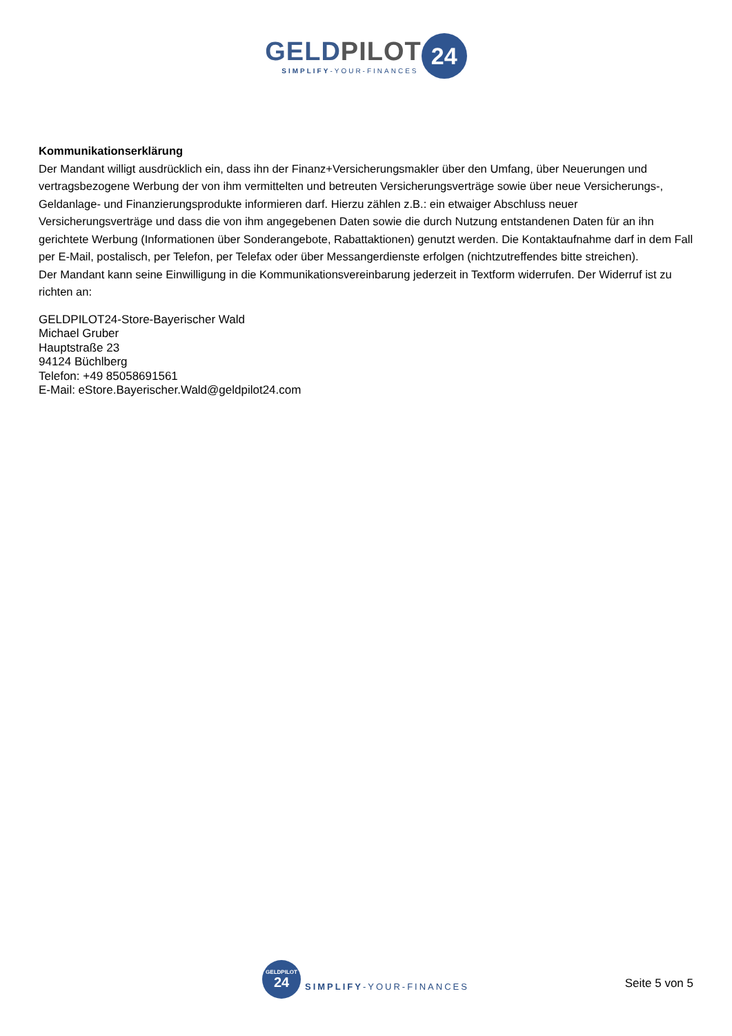GELDPILOT
SIMPLIFY-YOUR-FINANCES
24
Kommunikationserklärung
Der Mandant willigt ausdrücklich ein, dass ihn der Finanz+Versicherungsmakler über den Umfang, über Neuerungen und vertragsbezogene Werbung der von ihm vermittelten und betreuten Versicherungsverträge sowie über neue Versicherungs-, Geldanlage- und Finanzierungsprodukte informieren darf. Hierzu zählen z.B.: ein etwaiger Abschluss neuer Versicherungsverträge und dass die von ihm angegebenen Daten sowie die durch Nutzung entstandenen Daten für an ihn gerichtete Werbung (Informationen über Sonderangebote, Rabattaktionen) genutzt werden. Die Kontaktaufnahme darf in dem Fall per E-Mail, postalisch, per Telefon, per Telefax oder über Messangerdienste erfolgen (nichtzutreffendes bitte streichen).
Der Mandant kann seine Einwilligung in die Kommunikationsvereinbarung jederzeit in Textform widerrufen. Der Widerruf ist zu richten an:
GELDPILOT24-Store-Bayerischer Wald
Michael Gruber
Hauptstraße 23
94124 Büchlberg
Telefon: +49 85058691561
E-Mail: eStore.Bayerischer.Wald@geldpilot24.com
GELDPILOT
24
SIMPLIFY-YOUR-FINANCES
Seite 5 von 5